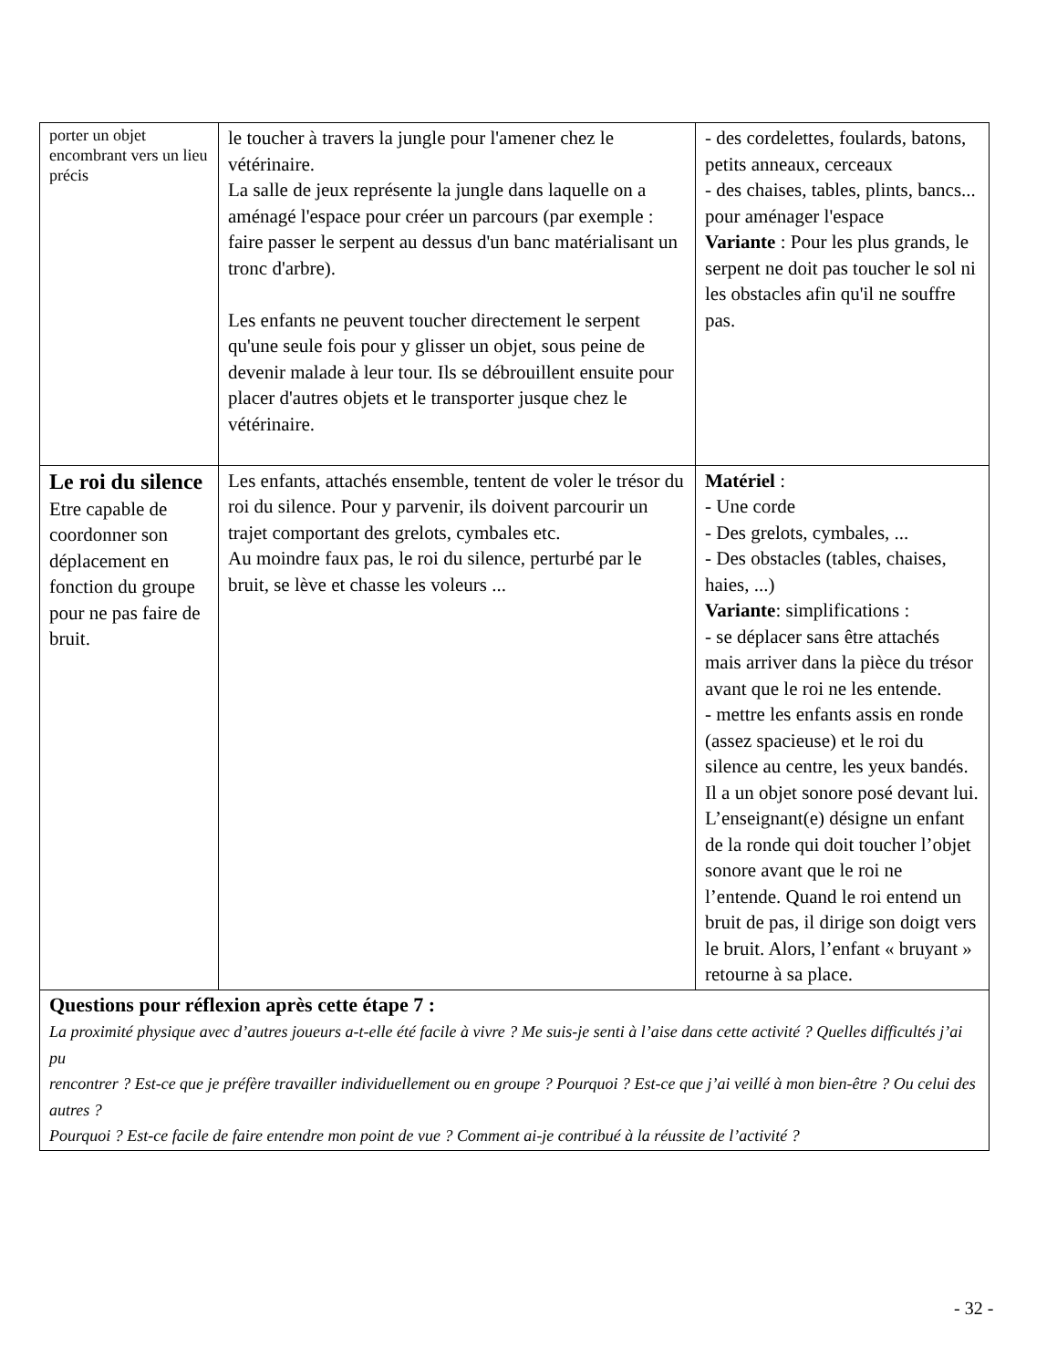| porter un objet encombrant vers un lieu précis | le toucher à travers la jungle pour l'amener chez le vétérinaire. La salle de jeux représente la jungle dans laquelle on a aménagé l'espace pour créer un parcours (par exemple : faire passer le serpent au dessus d'un banc matérialisant un tronc d'arbre). Les enfants ne peuvent toucher directement le serpent qu'une seule fois pour y glisser un objet, sous peine de devenir malade à leur tour. Ils se débrouillent ensuite pour placer d'autres objets et le transporter jusque chez le vétérinaire. | - des cordelettes, foulards, batons, petits anneaux, cerceaux - des chaises, tables, plints, bancs... pour aménager l'espace Variante : Pour les plus grands, le serpent ne doit pas toucher le sol ni les obstacles afin qu'il ne souffre pas. |
| Le roi du silence Etre capable de coordonner son déplacement en fonction du groupe pour ne pas faire de bruit. | Les enfants, attachés ensemble, tentent de voler le trésor du roi du silence. Pour y parvenir, ils doivent parcourir un trajet comportant des grelots, cymbales etc. Au moindre faux pas, le roi du silence, perturbé par le bruit, se lève et chasse les voleurs ... | Matériel : - Une corde - Des grelots, cymbales, ... - Des obstacles (tables, chaises, haies, ...) Variante : simplifications : - se déplacer sans être attachés mais arriver dans la pièce du trésor avant que le roi ne les entende. - mettre les enfants assis en ronde (assez spacieuse) et le roi du silence au centre, les yeux bandés. Il a un objet sonore posé devant lui. L’enseignant(e) désigne un enfant de la ronde qui doit toucher l’objet sonore avant que le roi ne l’entende. Quand le roi entend un bruit de pas, il dirige son doigt vers le bruit. Alors, l’enfant « bruyant » retourne à sa place. |
| Questions pour réflexion après cette étape 7 : La proximité physique avec d’autres joueurs a-t-elle été facile à vivre ? Me suis-je senti à l’aise dans cette activité ? Quelles difficultés j’ai pu rencontrer ? Est-ce que je préfère travailler individuellement ou en groupe ? Pourquoi ? Est-ce que j’ai veillé à mon bien-être ? Ou celui des autres ? Pourquoi ? Est-ce facile de faire entendre mon point de vue ? Comment ai-je contribué à la réussite de l’activité ? | | |
- 32 -